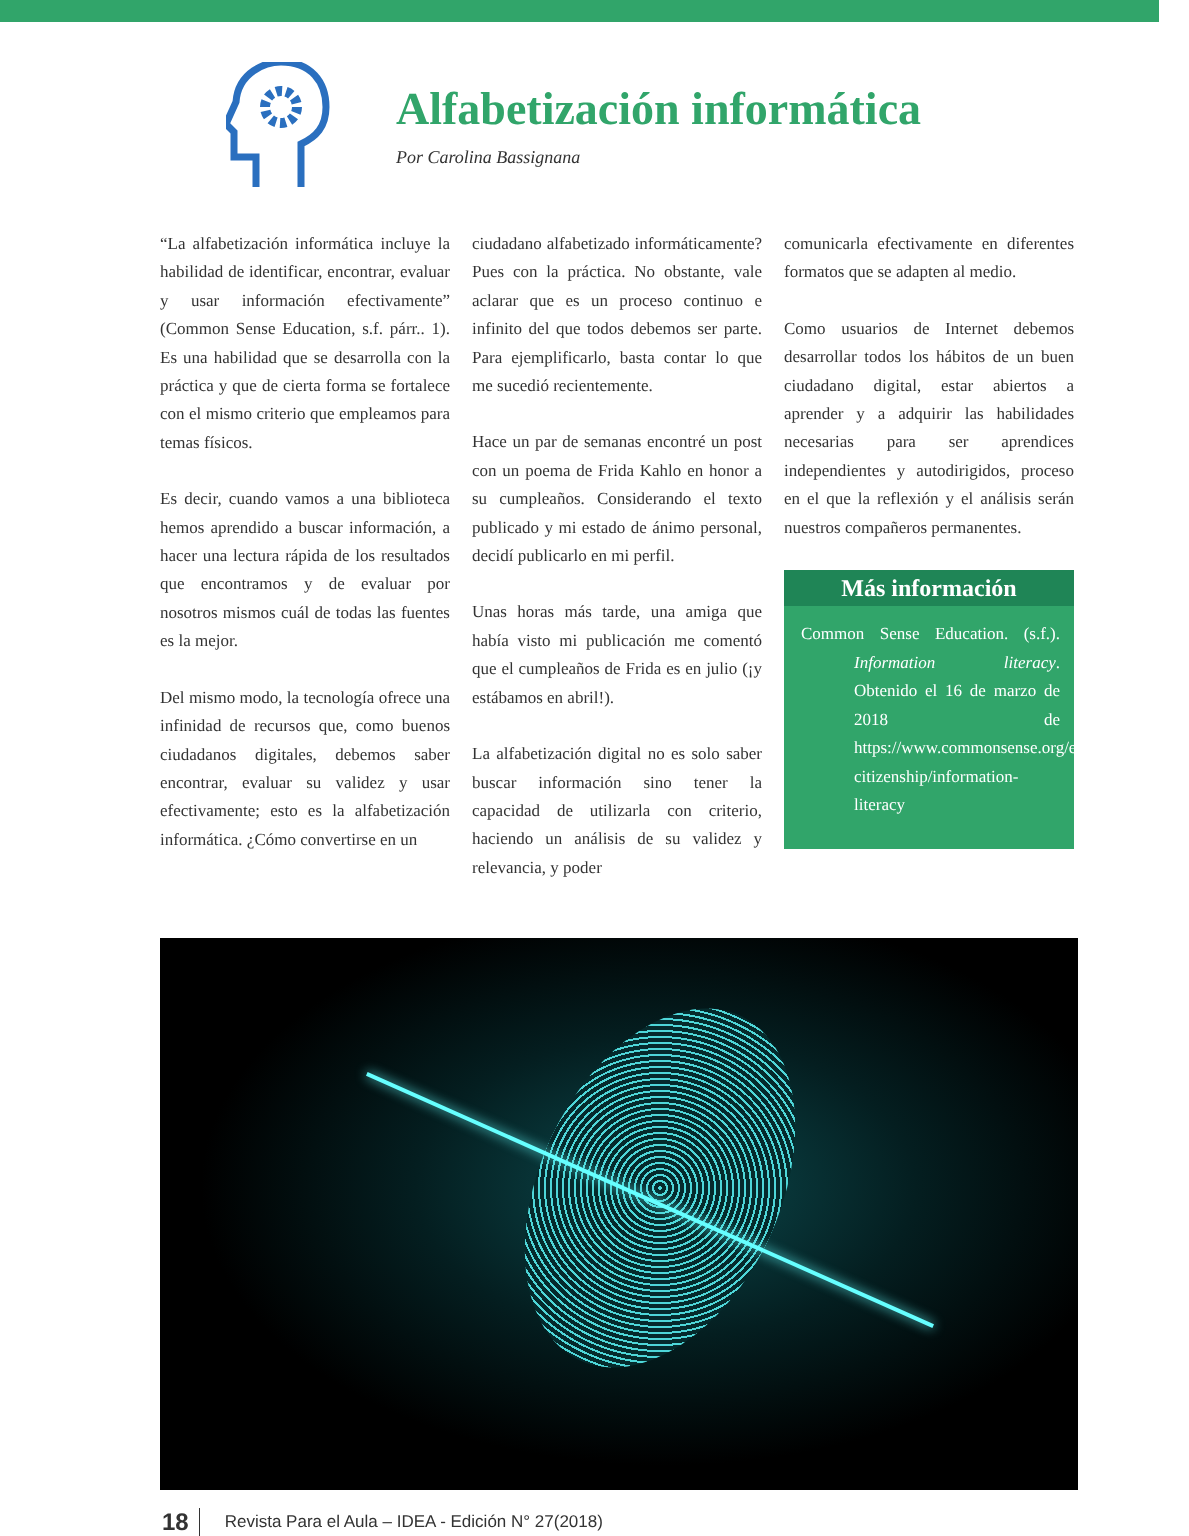Alfabetización informática
Por Carolina Bassignana
“La alfabetización informática incluye la habilidad de identificar, encontrar, evaluar y usar información efectivamente” (Common Sense Education, s.f. párr.. 1). Es una habilidad que se desarrolla con la práctica y que de cierta forma se fortalece con el mismo criterio que empleamos para temas físicos.
Es decir, cuando vamos a una biblioteca hemos aprendido a buscar información, a hacer una lectura rápida de los resultados que encontramos y de evaluar por nosotros mismos cuál de todas las fuentes es la mejor.
Del mismo modo, la tecnología ofrece una infinidad de recursos que, como buenos ciudadanos digitales, debemos saber encontrar, evaluar su validez y usar efectivamente; esto es la alfabetización informática. ¿Cómo convertirse en un
ciudadano alfabetizado informáticamente? Pues con la práctica. No obstante, vale aclarar que es un proceso continuo e infinito del que todos debemos ser parte. Para ejemplificarlo, basta contar lo que me sucedió recientemente.
Hace un par de semanas encontré un post con un poema de Frida Kahlo en honor a su cumpleaños. Considerando el texto publicado y mi estado de ánimo personal, decidí publicarlo en mi perfil.
Unas horas más tarde, una amiga que había visto mi publicación me comentó que el cumpleaños de Frida es en julio (¡y estábamos en abril!).
La alfabetización digital no es solo saber buscar información sino tener la capacidad de utilizarla con criterio, haciendo un análisis de su validez y relevancia, y poder
comunicarla efectivamente en diferentes formatos que se adapten al medio.
Como usuarios de Internet debemos desarrollar todos los hábitos de un buen ciudadano digital, estar abiertos a aprender y a adquirir las habilidades necesarias para ser aprendices independientes y autodirigidos, proceso en el que la reflexión y el análisis serán nuestros compañeros permanentes.
Más información
Common Sense Education. (s.f.). Information literacy. Obtenido el 16 de marzo de 2018 de https://www.commonsense.org/education/digital-citizenship/information-literacy
18 Revista Para el Aula – IDEA - Edición N° 27(2018)